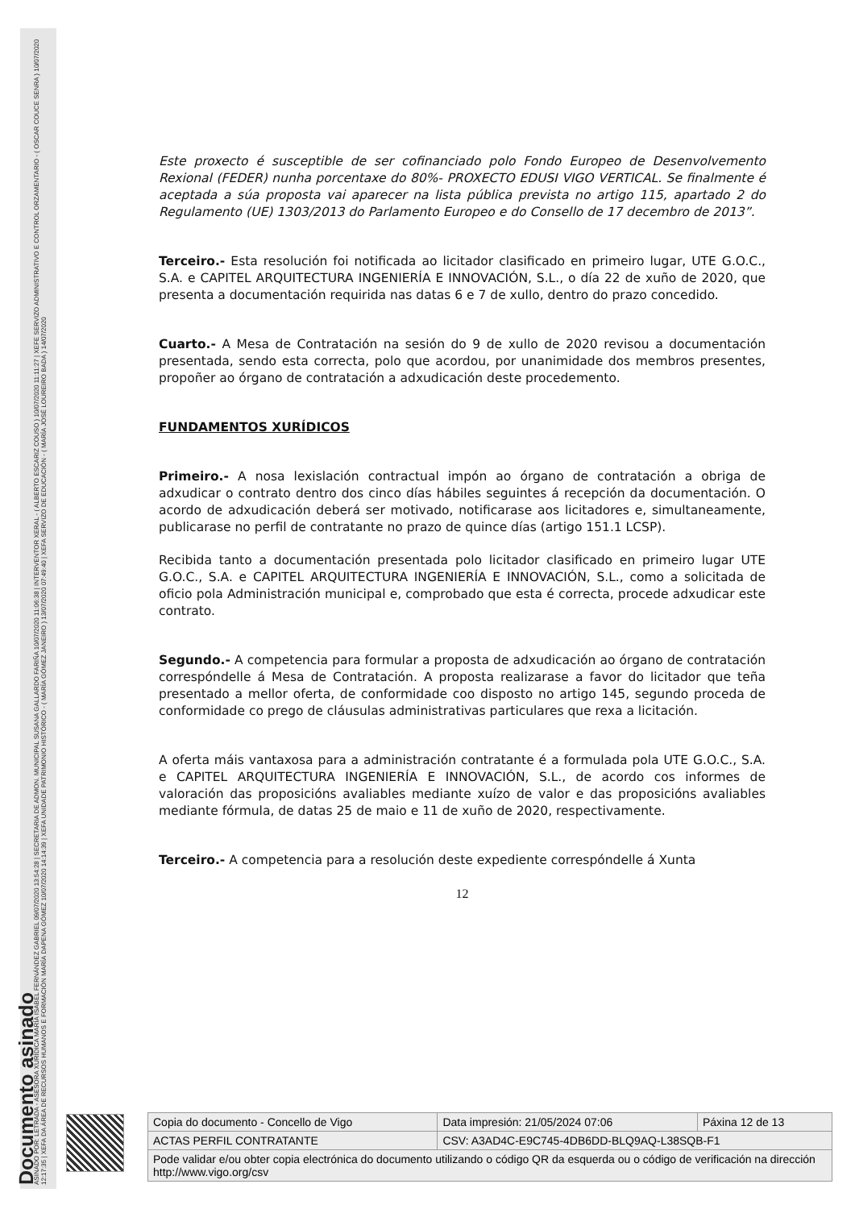Documento asinado
ASINADO POR: LETRADA - ASESORA XURÍDICA MARÍA ISABEL FERNÁNDEZ GABRIEL 09/07/2020 13:54:28 | SECRETARIA DE ADMON. MUNICIPAL SUSANA GALLARDO FARIÑA 10/07/2020 11:06:38 | INTERVENTOR XERAL - ( ALBERTO ESCARIZ COUSO ) 10/07/2020 11:11:27 | XEFE SERVIZO ADMINISTRATIVO E CONTROL ORZAMENTARIO - ( OSCAR COUCE SENRA ) 10/07/2020 12:17:35 | XEFA DA ÁREA DE RECURSOS HUMANOS E FORMACIÓN MARÍA DAPENA GÓMEZ 10/07/2020 14:14:39 | XEFA UNIDADE PATRIMONIO HISTÓRICO - ( MARÍA GÓMEZ JANEIRO ) 13/07/2020 07:49:40 | XEFA SERVIZO DE EDUCACIÓN - ( MARÍA JOSÉ LOUREIRO BADA ) 14/07/2020
Este proxecto é susceptible de ser cofinanciado polo Fondo Europeo de Desenvolvemento Rexional (FEDER) nunha porcentaxe do 80%- PROXECTO EDUSI VIGO VERTICAL. Se finalmente é aceptada a súa proposta vai aparecer na lista pública prevista no artigo 115, apartado 2 do Regulamento (UE) 1303/2013 do Parlamento Europeo e do Consello de 17 decembro de 2013”.
Terceiro.- Esta resolución foi notificada ao licitador clasificado en primeiro lugar, UTE G.O.C., S.A. e CAPITEL ARQUITECTURA INGENIERÍA E INNOVACIÓN, S.L., o día 22 de xuño de 2020, que presenta a documentación requirida nas datas 6 e 7 de xullo, dentro do prazo concedido.
Cuarto.- A Mesa de Contratación na sesión do 9 de xullo de 2020 revisou a documentación presentada, sendo esta correcta, polo que acordou, por unanimidade dos membros presentes, propoñer ao órgano de contratación a adxudicación deste procedemento.
FUNDAMENTOS XURÍDICOS
Primeiro.- A nosa lexislación contractual impón ao órgano de contratación a obriga de adxudicar o contrato dentro dos cinco días hábiles seguintes á recepción da documentación. O acordo de adxudicación deberá ser motivado, notificarase aos licitadores e, simultaneamente, publicarase no perfil de contratante no prazo de quince días (artigo 151.1 LCSP).
Recibida tanto a documentación presentada polo licitador clasificado en primeiro lugar UTE G.O.C., S.A. e CAPITEL ARQUITECTURA INGENIERÍA E INNOVACIÓN, S.L., como a solicitada de oficio pola Administración municipal e, comprobado que esta é correcta, procede adxudicar este contrato.
Segundo.- A competencia para formular a proposta de adxudicación ao órgano de contratación correspóndelle á Mesa de Contratación. A proposta realizarase a favor do licitador que teña presentado a mellor oferta, de conformidade coo disposto no artigo 145, segundo proceda de conformidade co prego de cláusulas administrativas particulares que rexa a licitación.
A oferta máis vantaxosa para a administración contratante é a formulada pola UTE G.O.C., S.A. e CAPITEL ARQUITECTURA INGENIERÍA E INNOVACIÓN, S.L., de acordo cos informes de valoración das proposicións avaliables mediante xuízo de valor e das proposicións avaliables mediante fórmula, de datas 25 de maio e 11 de xuño de 2020, respectivamente.
Terceiro.- A competencia para a resolución deste expediente correspóndelle á Xunta
12
| Copia do documento - Concello de Vigo | Data impresión: 21/05/2024 07:06 | Páxina 12 de 13 |
| ACTAS PERFIL CONTRATANTE | CSV: A3AD4C-E9C745-4DB6DD-BLQ9AQ-L38SQB-F1 | |
| Pode validar e/ou obter copia electrónica do documento utilizando o código QR da esquerda ou o código de verificación na dirección http://www.vigo.org/csv | | |